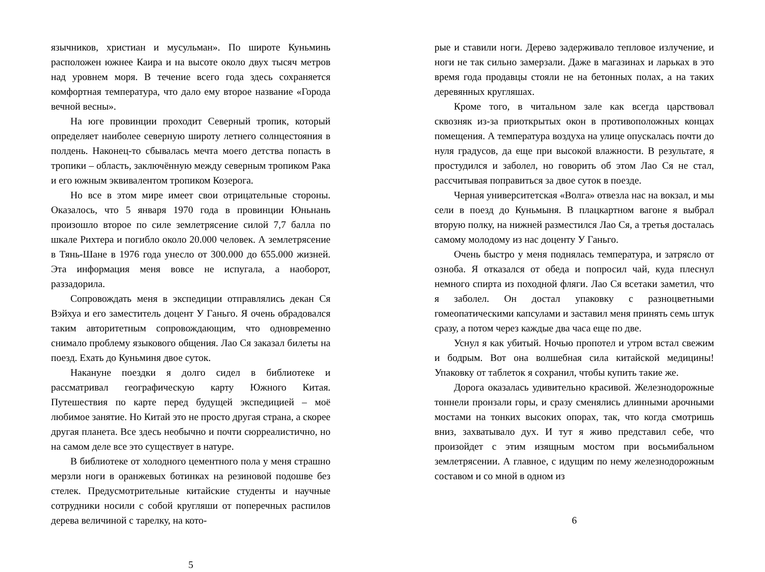язычников, христиан и мусульман». По широте Куньминь расположен южнее Каира и на высоте около двух тысяч метров над уровнем моря. В течение всего года здесь сохраняется комфортная температура, что дало ему второе название «Города вечной весны».
На юге провинции проходит Северный тропик, который определяет наиболее северную широту летнего солнцестояния в полдень. Наконец-то сбывалась мечта моего детства попасть в тропики – область, заключённую между северным тропиком Рака и его южным эквивалентом тропиком Козерога.
Но все в этом мире имеет свои отрицательные стороны. Оказалось, что 5 января 1970 года в провинции Юньнань произошло второе по силе землетрясение силой 7,7 балла по шкале Рихтера и погибло около 20.000 человек. А землетрясение в Тянь-Шане в 1976 года унесло от 300.000 до 655.000 жизней. Эта информация меня вовсе не испугала, а наоборот, раззадорила.
Сопровождать меня в экспедиции отправлялись декан Ся Вэйхуа и его заместитель доцент У Ганьго. Я очень обрадовался таким авторитетным сопровождающим, что одновременно снимало проблему языкового общения. Лао Ся заказал билеты на поезд. Ехать до Куньминя двое суток.
Накануне поездки я долго сидел в библиотеке и рассматривал географическую карту Южного Китая. Путешествия по карте перед будущей экспедицией – моё любимое занятие. Но Китай это не просто другая страна, а скорее другая планета. Все здесь необычно и почти сюрреалистично, но на самом деле все это существует в натуре.
В библиотеке от холодного цементного пола у меня страшно мерзли ноги в оранжевых ботинках на резиновой подошве без стелек. Предусмотрительные китайские студенты и научные сотрудники носили с собой кругляши от поперечных распилов дерева величиной с тарелку, на кото-
5
рые и ставили ноги. Дерево задерживало тепловое излучение, и ноги не так сильно замерзали. Даже в магазинах и ларьках в это время года продавцы стояли не на бетонных полах, а на таких деревянных кругляшах.
Кроме того, в читальном зале как всегда царствовал сквозняк из-за приоткрытых окон в противоположных концах помещения. А температура воздуха на улице опускалась почти до нуля градусов, да еще при высокой влажности. В результате, я простудился и заболел, но говорить об этом Лао Ся не стал, рассчитывая поправиться за двое суток в поезде.
Черная университетская «Волга» отвезла нас на вокзал, и мы сели в поезд до Куньмыня. В плацкартном вагоне я выбрал вторую полку, на нижней разместился Лао Ся, а третья досталась самому молодому из нас доценту У Ганьго.
Очень быстро у меня поднялась температура, и затрясло от озноба. Я отказался от обеда и попросил чай, куда плеснул немного спирта из походной фляги. Лао Ся всетаки заметил, что я заболел. Он достал упаковку с разноцветными гомеопатическими капсулами и заставил меня принять семь штук сразу, а потом через каждые два часа еще по две.
Уснул я как убитый. Ночью пропотел и утром встал свежим и бодрым. Вот она волшебная сила китайской медицины! Упаковку от таблеток я сохранил, чтобы купить такие же.
Дорога оказалась удивительно красивой. Железнодорожные тоннели пронзали горы, и сразу сменялись длинными арочными мостами на тонких высоких опорах, так, что когда смотришь вниз, захватывало дух. И тут я живо представил себе, что произойдет с этим изящным мостом при восьмибальном землетрясении. А главное, с идущим по нему железнодорожным составом и со мной в одном из
6